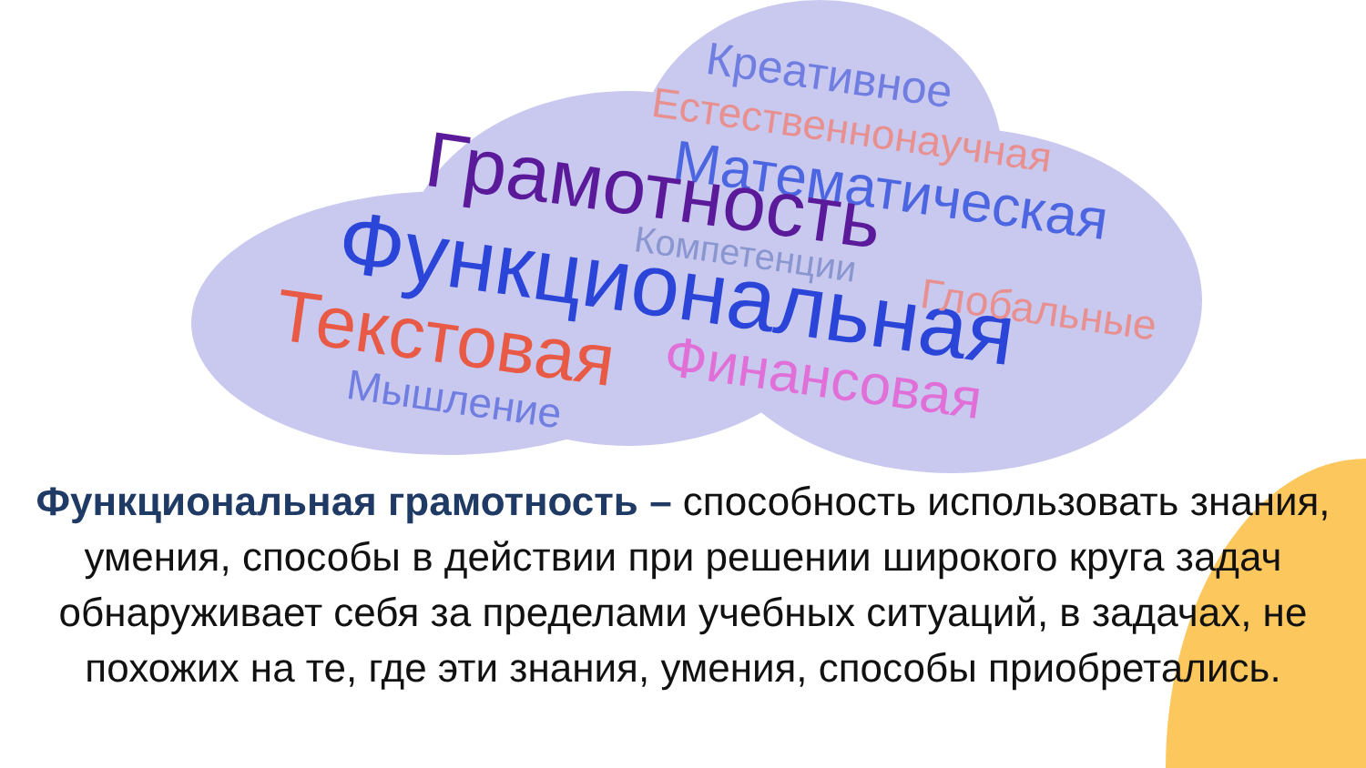Креативное
Естественнонаучная
Математическая
Грамотность
Компетенции
Функциональная Глобальные
Текстовая Финансовая
Мышление
Функциональная грамотность – способность использовать знания, умения, способы в действии при решении широкого круга задач обнаруживает себя за пределами учебных ситуаций, в задачах, не похожих на те, где эти знания, умения, способы приобретались.